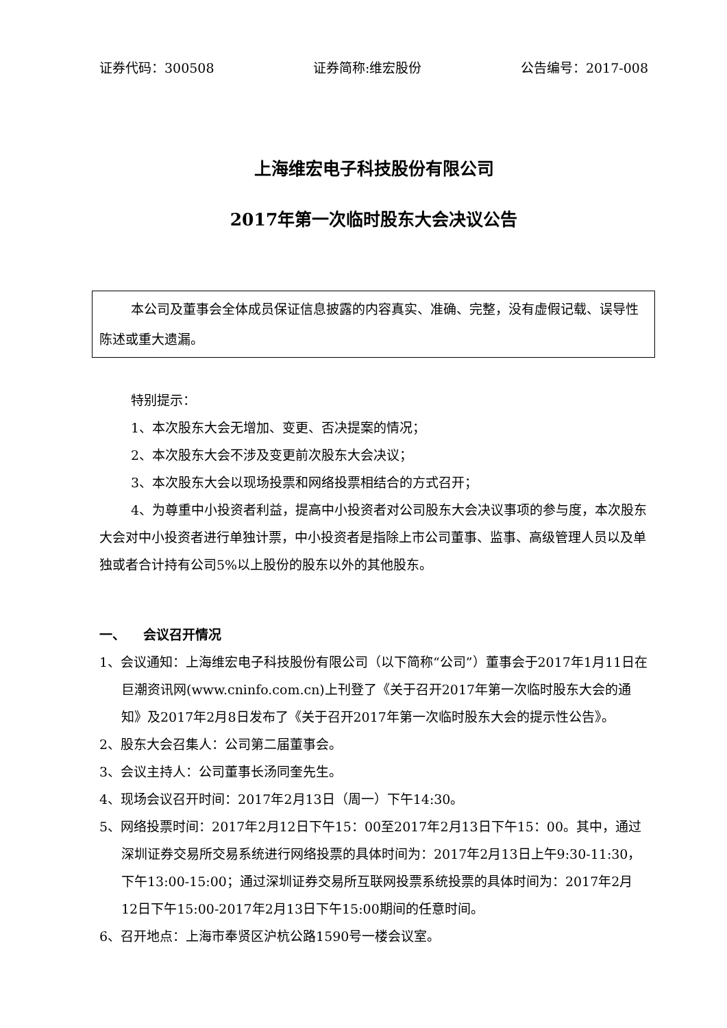证券代码：300508 证券简称:维宏股份 公告编号：2017-008
上海维宏电子科技股份有限公司
2017年第一次临时股东大会决议公告
本公司及董事会全体成员保证信息披露的内容真实、准确、完整，没有虚假记载、误导性陈述或重大遗漏。
特别提示：
1、本次股东大会无增加、变更、否决提案的情况；
2、本次股东大会不涉及变更前次股东大会决议；
3、本次股东大会以现场投票和网络投票相结合的方式召开；
4、为尊重中小投资者利益，提高中小投资者对公司股东大会决议事项的参与度，本次股东大会对中小投资者进行单独计票，中小投资者是指除上市公司董事、监事、高级管理人员以及单独或者合计持有公司5%以上股份的股东以外的其他股东。
一、 会议召开情况
1、会议通知：上海维宏电子科技股份有限公司（以下简称“公司”）董事会于2017年1月11日在巨潮资讯网(www.cninfo.com.cn)上刊登了《关于召开2017年第一次临时股东大会的通知》及2017年2月8日发布了《关于召开2017年第一次临时股东大会的提示性公告》。
2、股东大会召集人：公司第二届董事会。
3、会议主持人：公司董事长汤同奎先生。
4、现场会议召开时间：2017年2月13日（周一）下午14:30。
5、网络投票时间：2017年2月12日下午15：00至2017年2月13日下午15：00。其中，通过深圳证券交易所交易系统进行网络投票的具体时间为：2017年2月13日上午9:30-11:30，下午13:00-15:00；通过深圳证券交易所互联网投票系统投票的具体时间为：2017年2月12日下午15:00-2017年2月13日下午15:00期间的任意时间。
6、召开地点：上海市奉贤区沪杭公路1590号一楼会议室。